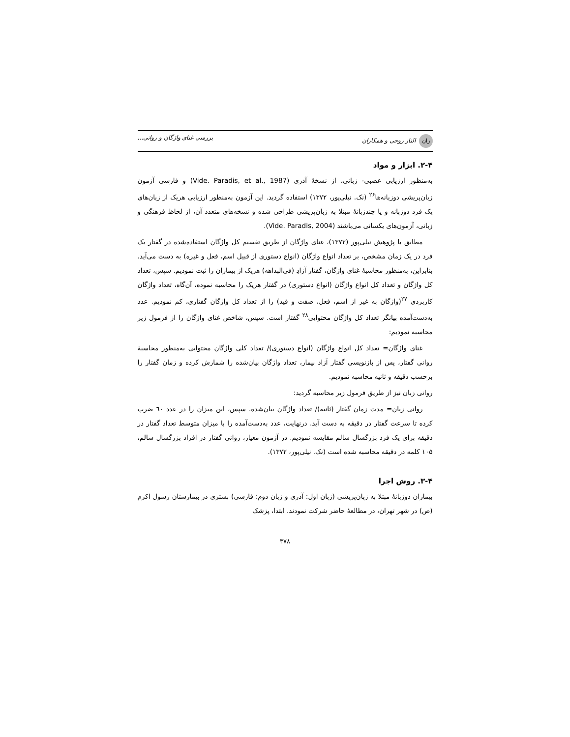زان الناز روحی و همکاران بررسی غنای واژگان و روانی...
۲-۴. ابزار و مواد
به‌منظور ارزیابی عصبی- زبانی، از نسخهٔ آذری (Vide. Paradis, et al., 1987) و فارسی آزمون زبان‌پریشی دوزبانه‌ها<sup>۲۶</sup> (نک. نیلی‌پور، ۱۳۷۲) استفاده گردید. این آزمون به‌منظور ارزیابی هریک از زبان‌های یک فرد دوزبانه و یا چندزبانهٔ مبتلا به زبان‌پریشی طراحی شده و نسخه‌های متعدد آن، از لحاظ فرهنگی و زبانی، آزمون‌های یکسانی می‌باشند (Vide. Paradis, 2004).
مطابق با پژوهش نیلی‌پور (۱۳۷۲)، غنای واژگان از طریق تقسیم کل واژگان استفاده‌شده در گفتار یک فرد در یک زمان مشخص، بر تعداد انواع واژگان (انواع دستوری از قبیل اسم، فعل و غیره) به دست می‌آید. بنابراین، به‌منظور محاسبهٔ غنای واژگان، گفتار آزادِ (فی‌البداهه) هریک از بیماران را ثبت نمودیم. سپس، تعداد کل واژگان و تعداد کل انواع واژگان (انواع دستوری) در گفتار هریک را محاسبه نموده، آن‌گاه، تعداد واژگان کاربردی <sup>۲۷</sup>(واژگان به غیر از اسم، فعل، صفت و قید) را از تعداد کل واژگان گفتاری، کم نمودیم. عدد به‌دست‌آمده بیانگر تعداد کل واژگان محتوایی<sup>۲۸</sup> گفتار است. سپس، شاخص غنای واژگان را از فرمول زیر محاسبه نمودیم:
غنای واژگان= تعداد کل انواع واژگان (انواع دستوری)/ تعداد کلی واژگان محتوایی به‌منظور محاسبهٔ روانی گفتار، پس از بازنویسی گفتار آزاد بیمار، تعداد واژگان بیان‌شده را شمارش کرده و زمان گفتار را برحسب دقیقه و ثانیه محاسبه نمودیم.
روانی زبان نیز از طریق فرمول زیر محاسبه گردید:
روانی زبان= مدت زمان گفتار (ثانیه)/ تعداد واژگان بیان‌شده. سپس، این میزان را در عدد ٦٠ ضرب کرده تا سرعت گفتار در دقیقه به دست آید. درنهایت، عدد به‌دست‌آمده را با میزان متوسط تعداد گفتار در دقیقه برای یک فرد بزرگسال سالم مقایسه نمودیم. در آزمون معیار، روانی گفتار در افراد بزرگسال سالم، ۱۰۵ کلمه در دقیقه محاسبه شده است (نک. نیلی‌پور، ۱۳۷۲).
۳-۴. روش اجرا
بیماران دوزبانهٔ مبتلا به زبان‌پریشی (زبان اول: آذری و زبان دوم: فارسی) بستری در بیمارستان رسول اکرم (ص) در شهر تهران، در مطالعهٔ حاضر شرکت نمودند. ابتدا، پزشک
۳۷۸